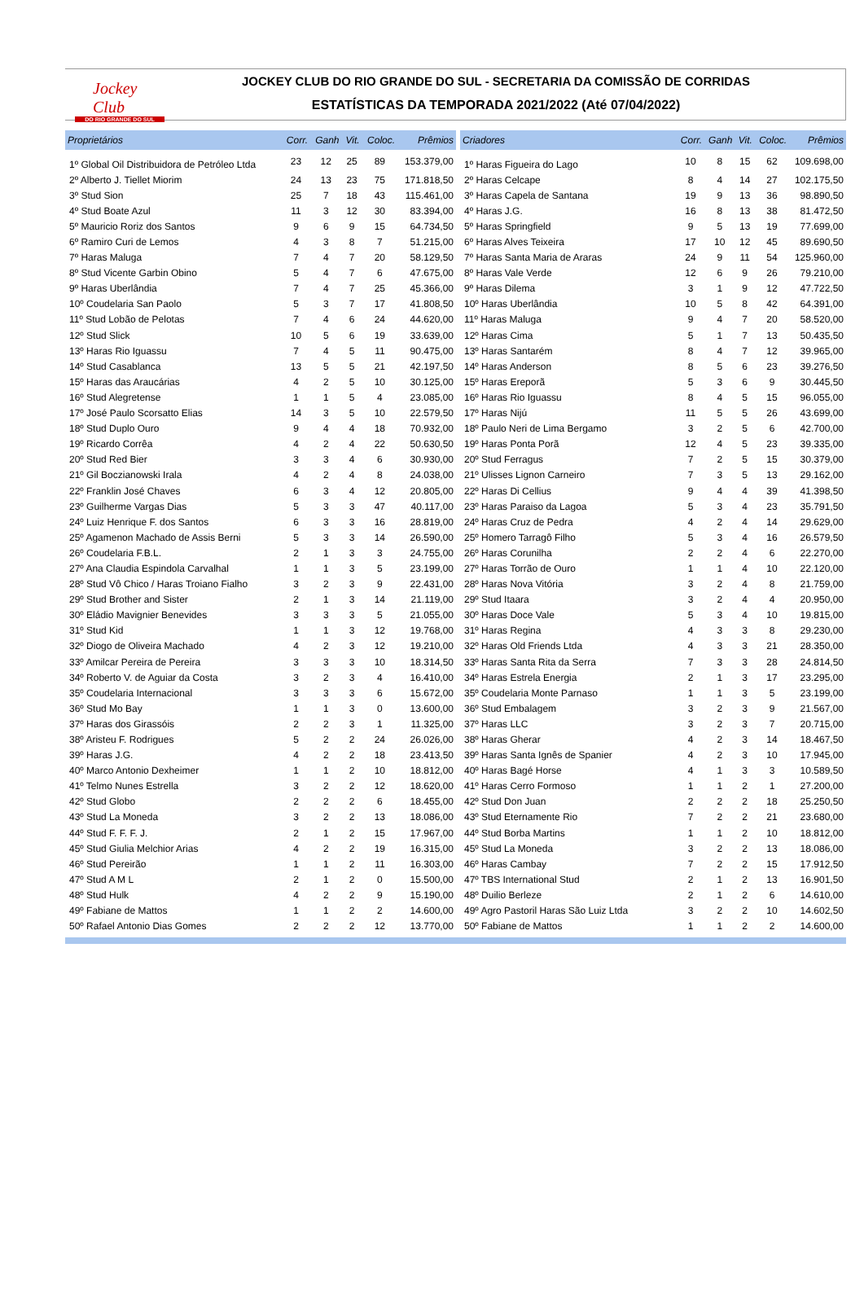Jockey Club
DO RIO GRANDE DO SUL
JOCKEY CLUB DO RIO GRANDE DO SUL - SECRETARIA DA COMISSÃO DE CORRIDAS
ESTATÍSTICAS DA TEMPORADA 2021/2022 (Até 07/04/2022)
| Proprietários | Corr. | Ganh | Vit. | Coloc. | Prêmios |
| --- | --- | --- | --- | --- | --- |
| 1º Global Oil Distribuidora de Petróleo Ltda | 23 | 12 | 25 | 89 | 153.379,00 |
| 2º Alberto J. Tiellet Miorim | 24 | 13 | 23 | 75 | 171.818,50 |
| 3º Stud Sion | 25 | 7 | 18 | 43 | 115.461,00 |
| 4º Stud Boate Azul | 11 | 3 | 12 | 30 | 83.394,00 |
| 5º Mauricio Roriz dos Santos | 9 | 6 | 9 | 15 | 64.734,50 |
| 6º Ramiro Curi de Lemos | 4 | 3 | 8 | 7 | 51.215,00 |
| 7º Haras Maluga | 7 | 4 | 7 | 20 | 58.129,50 |
| 8º Stud Vicente Garbin Obino | 5 | 4 | 7 | 6 | 47.675,00 |
| 9º Haras Uberlândia | 7 | 4 | 7 | 25 | 45.366,00 |
| 10º Coudelaria San Paolo | 5 | 3 | 7 | 17 | 41.808,50 |
| 11º Stud Lobão de Pelotas | 7 | 4 | 6 | 24 | 44.620,00 |
| 12º Stud Slick | 10 | 5 | 6 | 19 | 33.639,00 |
| 13º Haras Rio Iguassu | 7 | 4 | 5 | 11 | 90.475,00 |
| 14º Stud Casablanca | 13 | 5 | 5 | 21 | 42.197,50 |
| 15º Haras das Araucárias | 4 | 2 | 5 | 10 | 30.125,00 |
| 16º Stud Alegretense | 1 | 1 | 5 | 4 | 23.085,00 |
| 17º José Paulo Scorsatto Elias | 14 | 3 | 5 | 10 | 22.579,50 |
| 18º Stud Duplo Ouro | 9 | 4 | 4 | 18 | 70.932,00 |
| 19º Ricardo Corrêa | 4 | 2 | 4 | 22 | 50.630,50 |
| 20º Stud Red Bier | 3 | 3 | 4 | 6 | 30.930,00 |
| 21º Gil Boczianowski Irala | 4 | 2 | 4 | 8 | 24.038,00 |
| 22º Franklin José Chaves | 6 | 3 | 4 | 12 | 20.805,00 |
| 23º Guilherme Vargas Dias | 5 | 3 | 3 | 47 | 40.117,00 |
| 24º Luiz Henrique F. dos Santos | 6 | 3 | 3 | 16 | 28.819,00 |
| 25º Agamenon Machado de Assis Berni | 5 | 3 | 3 | 14 | 26.590,00 |
| 26º Coudelaria F.B.L. | 2 | 1 | 3 | 3 | 24.755,00 |
| 27º Ana Claudia Espindola Carvalhal | 1 | 1 | 3 | 5 | 23.199,00 |
| 28º Stud Vô Chico / Haras Troiano Fialho | 3 | 2 | 3 | 9 | 22.431,00 |
| 29º Stud Brother and Sister | 2 | 1 | 3 | 14 | 21.119,00 |
| 30º Eládio Mavignier Benevides | 3 | 3 | 3 | 5 | 21.055,00 |
| 31º Stud Kid | 1 | 1 | 3 | 12 | 19.768,00 |
| 32º Diogo de Oliveira Machado | 4 | 2 | 3 | 12 | 19.210,00 |
| 33º Amilcar Pereira de Pereira | 3 | 3 | 3 | 10 | 18.314,50 |
| 34º Roberto V. de Aguiar da Costa | 3 | 2 | 3 | 4 | 16.410,00 |
| 35º Coudelaria Internacional | 3 | 3 | 3 | 6 | 15.672,00 |
| 36º Stud Mo Bay | 1 | 1 | 3 | 0 | 13.600,00 |
| 37º Haras dos Girassóis | 2 | 2 | 3 | 1 | 11.325,00 |
| 38º Aristeu F. Rodrigues | 5 | 2 | 2 | 24 | 26.026,00 |
| 39º Haras J.G. | 4 | 2 | 2 | 18 | 23.413,50 |
| 40º Marco Antonio Dexheimer | 1 | 1 | 2 | 10 | 18.812,00 |
| 41º Telmo Nunes Estrella | 3 | 2 | 2 | 12 | 18.620,00 |
| 42º Stud Globo | 2 | 2 | 2 | 6 | 18.455,00 |
| 43º Stud La Moneda | 3 | 2 | 2 | 13 | 18.086,00 |
| 44º Stud F. F. F. J. | 2 | 1 | 2 | 15 | 17.967,00 |
| 45º Stud Giulia Melchior Arias | 4 | 2 | 2 | 19 | 16.315,00 |
| 46º Stud Pereirão | 1 | 1 | 2 | 11 | 16.303,00 |
| 47º Stud A M L | 2 | 1 | 2 | 0 | 15.500,00 |
| 48º Stud Hulk | 4 | 2 | 2 | 9 | 15.190,00 |
| 49º Fabiane de Mattos | 1 | 1 | 2 | 2 | 14.600,00 |
| 50º Rafael Antonio Dias Gomes | 2 | 2 | 2 | 12 | 13.770,00 |
| Criadores | Corr. | Ganh | Vit. | Coloc. | Prêmios |
| --- | --- | --- | --- | --- | --- |
| 1º Haras Figueira do Lago | 10 | 8 | 15 | 62 | 109.698,00 |
| 2º Haras Celcape | 8 | 4 | 14 | 27 | 102.175,50 |
| 3º Haras Capela de Santana | 19 | 9 | 13 | 36 | 98.890,50 |
| 4º Haras J.G. | 16 | 8 | 13 | 38 | 81.472,50 |
| 5º Haras Springfield | 9 | 5 | 13 | 19 | 77.699,00 |
| 6º Haras Alves Teixeira | 17 | 10 | 12 | 45 | 89.690,50 |
| 7º Haras Santa Maria de Araras | 24 | 9 | 11 | 54 | 125.960,00 |
| 8º Haras Vale Verde | 12 | 6 | 9 | 26 | 79.210,00 |
| 9º Haras Dilema | 3 | 1 | 9 | 12 | 47.722,50 |
| 10º Haras Uberlândia | 10 | 5 | 8 | 42 | 64.391,00 |
| 11º Haras Maluga | 9 | 4 | 7 | 20 | 58.520,00 |
| 12º Haras Cima | 5 | 1 | 7 | 13 | 50.435,50 |
| 13º Haras Santarém | 8 | 4 | 7 | 12 | 39.965,00 |
| 14º Haras Anderson | 8 | 5 | 6 | 23 | 39.276,50 |
| 15º Haras Ereporã | 5 | 3 | 6 | 9 | 30.445,50 |
| 16º Haras Rio Iguassu | 8 | 4 | 5 | 15 | 96.055,00 |
| 17º Haras Nijú | 11 | 5 | 5 | 26 | 43.699,00 |
| 18º Paulo Neri de Lima Bergamo | 3 | 2 | 5 | 6 | 42.700,00 |
| 19º Haras Ponta Porã | 12 | 4 | 5 | 23 | 39.335,00 |
| 20º Stud Ferragus | 7 | 2 | 5 | 15 | 30.379,00 |
| 21º Ulisses Lignon Carneiro | 7 | 3 | 5 | 13 | 29.162,00 |
| 22º Haras Di Cellius | 9 | 4 | 4 | 39 | 41.398,50 |
| 23º Haras Paraiso da Lagoa | 5 | 3 | 4 | 23 | 35.791,50 |
| 24º Haras Cruz de Pedra | 4 | 2 | 4 | 14 | 29.629,00 |
| 25º Homero Tarragô Filho | 5 | 3 | 4 | 16 | 26.579,50 |
| 26º Haras Corunilha | 2 | 2 | 4 | 6 | 22.270,00 |
| 27º Haras Torrão de Ouro | 1 | 1 | 4 | 10 | 22.120,00 |
| 28º Haras Nova Vitória | 3 | 2 | 4 | 8 | 21.759,00 |
| 29º Stud Itaara | 3 | 2 | 4 | 4 | 20.950,00 |
| 30º Haras Doce Vale | 5 | 3 | 4 | 10 | 19.815,00 |
| 31º Haras Regina | 4 | 3 | 3 | 8 | 29.230,00 |
| 32º Haras Old Friends Ltda | 4 | 3 | 3 | 21 | 28.350,00 |
| 33º Haras Santa Rita da Serra | 7 | 3 | 3 | 28 | 24.814,50 |
| 34º Haras Estrela Energia | 2 | 1 | 3 | 17 | 23.295,00 |
| 35º Coudelaria Monte Parnaso | 1 | 1 | 3 | 5 | 23.199,00 |
| 36º Stud Embalagem | 3 | 2 | 3 | 9 | 21.567,00 |
| 37º Haras LLC | 3 | 2 | 3 | 7 | 20.715,00 |
| 38º Haras Gherar | 4 | 2 | 3 | 14 | 18.467,50 |
| 39º Haras Santa Ignês de Spanier | 4 | 2 | 3 | 10 | 17.945,00 |
| 40º Haras Bagé Horse | 4 | 1 | 3 | 3 | 10.589,50 |
| 41º Haras Cerro Formoso | 1 | 1 | 2 | 1 | 27.200,00 |
| 42º Stud Don Juan | 2 | 2 | 2 | 18 | 25.250,50 |
| 43º Stud Eternamente Rio | 7 | 2 | 2 | 21 | 23.680,00 |
| 44º Stud Borba Martins | 1 | 1 | 2 | 10 | 18.812,00 |
| 45º Stud La Moneda | 3 | 2 | 2 | 13 | 18.086,00 |
| 46º Haras Cambay | 7 | 2 | 2 | 15 | 17.912,50 |
| 47º TBS International Stud | 2 | 1 | 2 | 13 | 16.901,50 |
| 48º Duilio Berleze | 2 | 1 | 2 | 6 | 14.610,00 |
| 49º Agro Pastoril Haras São Luiz Ltda | 3 | 2 | 2 | 10 | 14.602,50 |
| 50º Fabiane de Mattos | 1 | 1 | 2 | 2 | 14.600,00 |